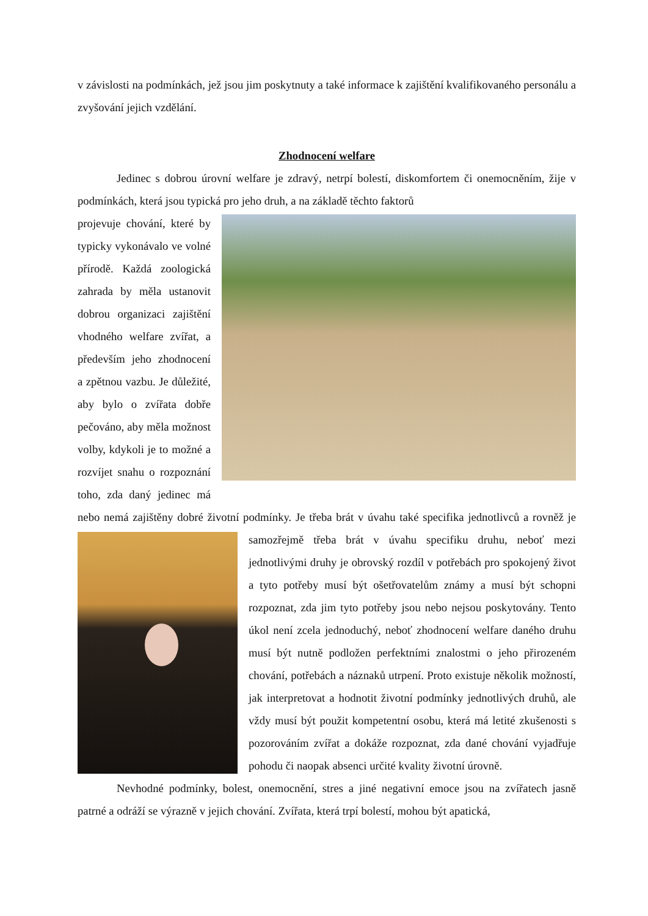v závislosti na podmínkách, jež jsou jim poskytnuty a také informace k zajištění kvalifikovaného personálu a zvyšování jejich vzdělání.
Zhodnocení welfare
Jedinec s dobrou úrovní welfare je zdravý, netrpí bolestí, diskomfortem či onemocněním, žije v podmínkách, která jsou typická pro jeho druh, a na základě těchto faktorů
projevuje chování, které by typicky vykonávalo ve volné přírodě. Každá zoologická zahrada by měla ustanovit dobrou organizaci zajištění vhodného welfare zvířat, a především jeho zhodnocení a zpětnou vazbu. Je důležité, aby bylo o zvířata dobře pečováno, aby měla možnost volby, kdykoli je to možné a rozvíjet snahu o rozpoznání toho, zda daný jedinec má nebo nemá zajištěny dobré životní podmínky. Je třeba brát v úvahu také specifika jednotlivců
a rovněž je samozřejmě třeba brát v úvahu specifiku druhu, neboť mezi jednotlivými druhy je obrovský rozdíl v potřebách pro spokojený život a tyto potřeby musí být ošetřovatelům známy a musí být schopni rozpoznat, zda jim tyto potřeby jsou nebo nejsou poskytovány. Tento úkol není zcela jednoduchý, neboť zhodnocení welfare daného druhu musí být nutně podložen perfektními znalostmi o jeho přirozeném chování, potřebách a náznaků utrpení. Proto existuje několik možností, jak interpretovat a hodnotit životní podmínky jednotlivých druhů, ale vždy musí být použit kompetentní osobu, která má letité zkušenosti s pozorováním zvířat a dokáže rozpoznat, zda dané chování vyjadřuje pohodu či naopak absenci určité kvality životní úrovně.
Nevhodné podmínky, bolest, onemocnění, stres a jiné negativní emoce jsou na zvířatech jasně patrné a odráží se výrazně v jejich chování. Zvířata, která trpí bolestí, mohou být apatická,